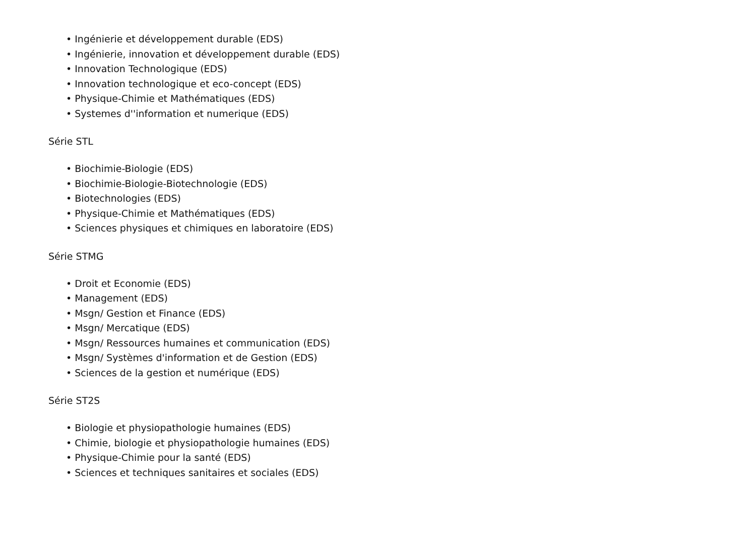• Ingénierie et développement durable (EDS)
• Ingénierie, innovation et développement durable (EDS)
• Innovation Technologique (EDS)
• Innovation technologique et eco-concept (EDS)
• Physique-Chimie et Mathématiques (EDS)
• Systemes d''information et numerique (EDS)
Série STL
• Biochimie-Biologie (EDS)
• Biochimie-Biologie-Biotechnologie (EDS)
• Biotechnologies (EDS)
• Physique-Chimie et Mathématiques (EDS)
• Sciences physiques et chimiques en laboratoire (EDS)
Série STMG
• Droit et Economie (EDS)
• Management (EDS)
• Msgn/ Gestion et Finance (EDS)
• Msgn/ Mercatique (EDS)
• Msgn/ Ressources humaines et communication (EDS)
• Msgn/ Systèmes d'information et de Gestion (EDS)
• Sciences de la gestion et numérique (EDS)
Série ST2S
• Biologie et physiopathologie humaines (EDS)
• Chimie, biologie et physiopathologie humaines (EDS)
• Physique-Chimie pour la santé (EDS)
• Sciences et techniques sanitaires et sociales (EDS)